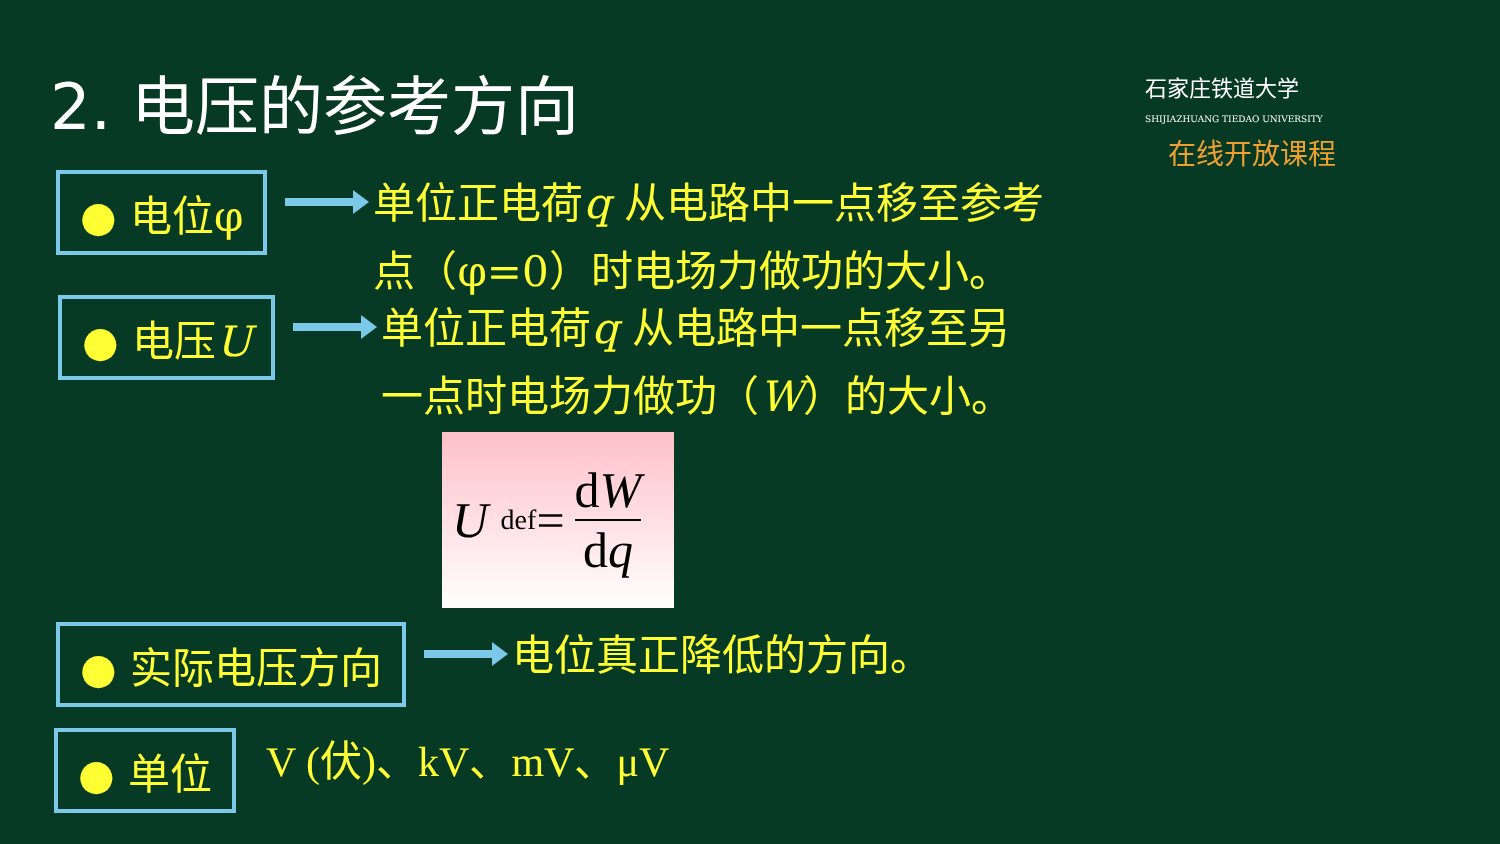2. 电压的参考方向
石家庄铁道大学
SHIJIAZHUANG TIEDAO UNIVERSITY
在线开放课程
● 电位φ
单位正电荷q 从电路中一点移至参考
点（φ=0）时电场力做功的大小。
● 电压U
单位正电荷q 从电路中一点移至另
一点时电场力做功（W）的大小。
U <sup>def</sup>= dW dq
● 实际电压方向
电位真正降低的方向。
● 单位
V (伏)、kV、mV、μV